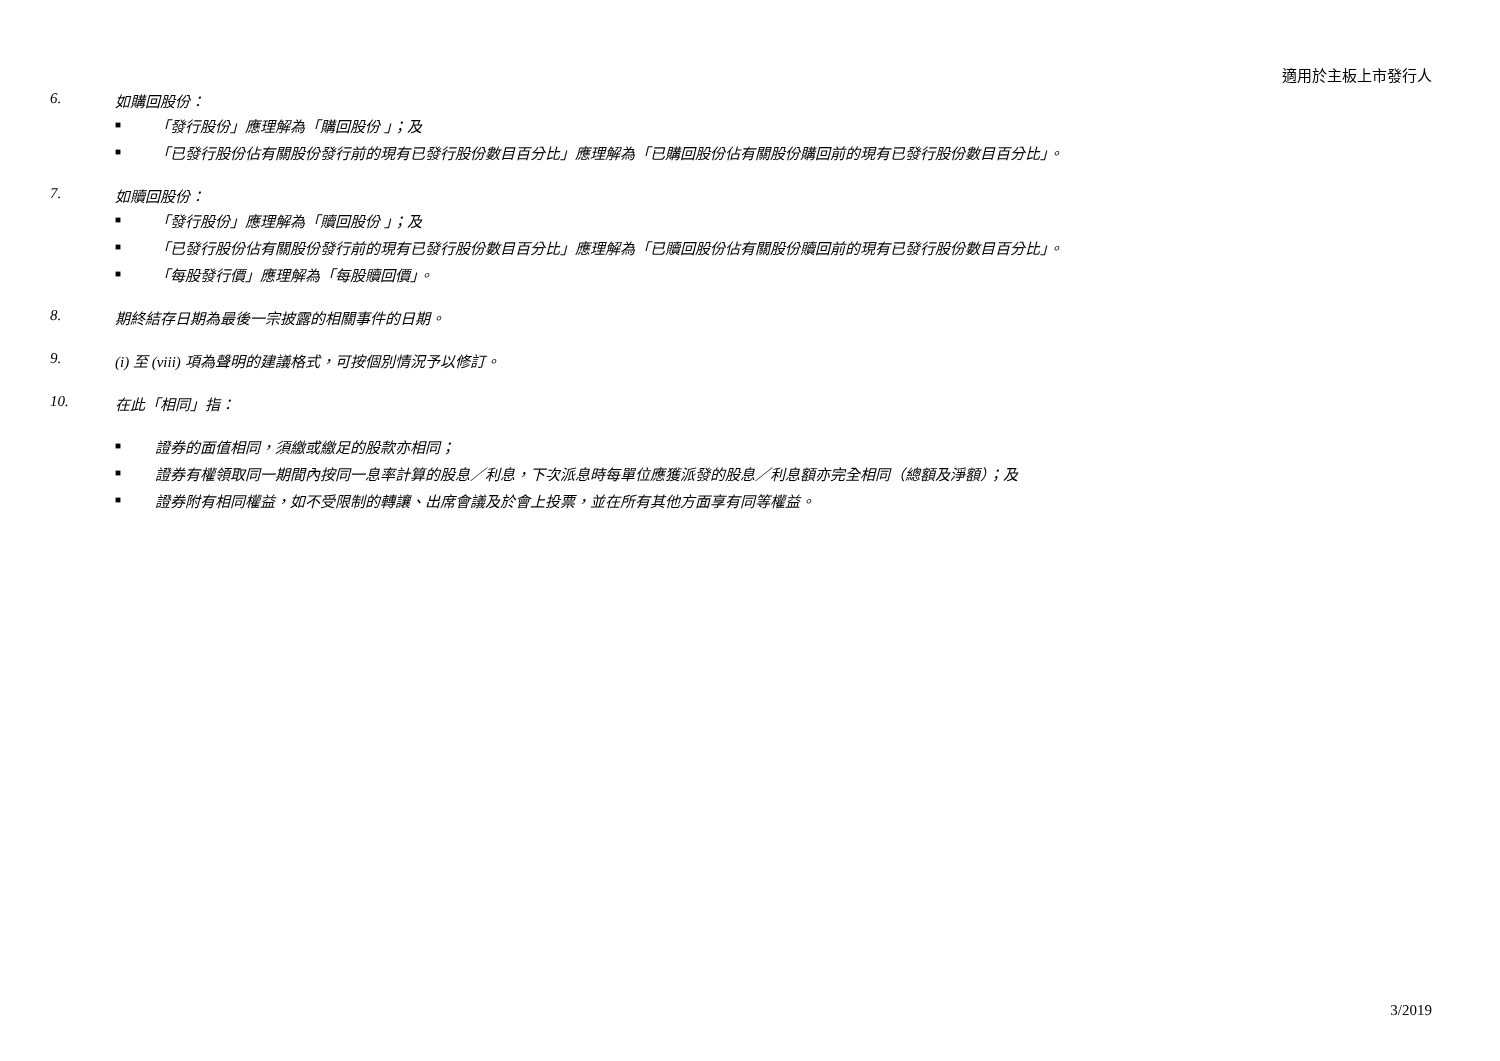適用於主板上市發行人
6. 如購回股份：
■ 「發行股份」應理解為「購回股份 」；及
■ 「已發行股份佔有關股份發行前的現有已發行股份數目百分比」應理解為「已購回股份佔有關股份購回前的現有已發行股份數目百分比」。
7. 如贖回股份：
■ 「發行股份」應理解為「贖回股份 」；及
■ 「已發行股份佔有關股份發行前的現有已發行股份數目百分比」應理解為「已贖回股份佔有關股份贖回前的現有已發行股份數目百分比」。
■ 「每股發行價」應理解為「每股贖回價」。
8. 期終結存日期為最後一宗披露的相關事件的日期。
9. (i) 至 (viii) 項為聲明的建議格式，可按個別情況予以修訂。
10. 在此「相同」指：
■ 證券的面值相同，須繳或繳足的股款亦相同；
■ 證券有權領取同一期間內按同一息率計算的股息／利息，下次派息時每單位應獲派發的股息／利息額亦完全相同（總額及淨額）；及
■ 證券附有相同權益，如不受限制的轉讓、出席會議及於會上投票，並在所有其他方面享有同等權益。
3/2019